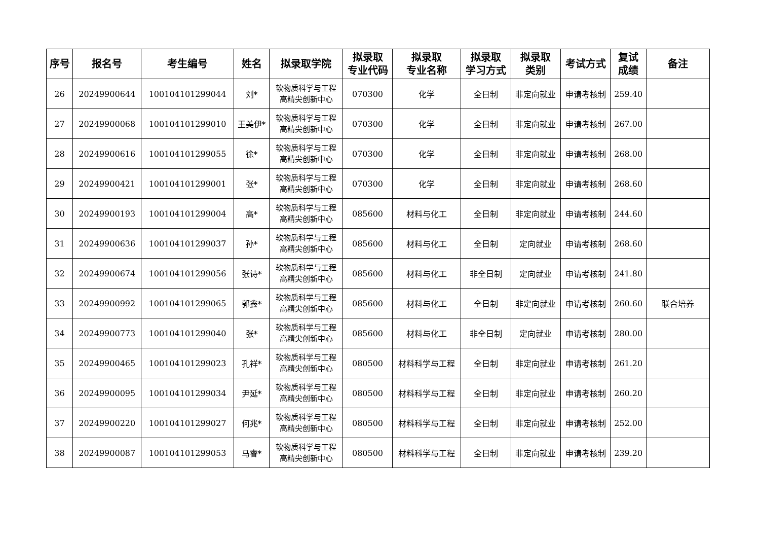| 序号 | 报名号 | 考生编号 | 姓名 | 拟录取学院 | 拟录取 专业代码 | 拟录取 专业名称 | 拟录取 学习方式 | 拟录取 类别 | 考试方式 | 复试 成绩 | 备注 |
| --- | --- | --- | --- | --- | --- | --- | --- | --- | --- | --- | --- |
| 26 | 20249900644 | 100104101299044 | 刘* | 软物质科学与工程 高精尖创新中心 | 070300 | 化学 | 全日制 | 非定向就业 | 申请考核制 | 259.40 | |
| 27 | 20249900068 | 100104101299010 | 王美伊* | 软物质科学与工程 高精尖创新中心 | 070300 | 化学 | 全日制 | 非定向就业 | 申请考核制 | 267.00 | |
| 28 | 20249900616 | 100104101299055 | 徐* | 软物质科学与工程 高精尖创新中心 | 070300 | 化学 | 全日制 | 非定向就业 | 申请考核制 | 268.00 | |
| 29 | 20249900421 | 100104101299001 | 张* | 软物质科学与工程 高精尖创新中心 | 070300 | 化学 | 全日制 | 非定向就业 | 申请考核制 | 268.60 | |
| 30 | 20249900193 | 100104101299004 | 高* | 软物质科学与工程 高精尖创新中心 | 085600 | 材料与化工 | 全日制 | 非定向就业 | 申请考核制 | 244.60 | |
| 31 | 20249900636 | 100104101299037 | 孙* | 软物质科学与工程 高精尖创新中心 | 085600 | 材料与化工 | 全日制 | 定向就业 | 申请考核制 | 268.60 | |
| 32 | 20249900674 | 100104101299056 | 张诗* | 软物质科学与工程 高精尖创新中心 | 085600 | 材料与化工 | 非全日制 | 定向就业 | 申请考核制 | 241.80 | |
| 33 | 20249900992 | 100104101299065 | 郭鑫* | 软物质科学与工程 高精尖创新中心 | 085600 | 材料与化工 | 全日制 | 非定向就业 | 申请考核制 | 260.60 | 联合培养 |
| 34 | 20249900773 | 100104101299040 | 张* | 软物质科学与工程 高精尖创新中心 | 085600 | 材料与化工 | 非全日制 | 定向就业 | 申请考核制 | 280.00 | |
| 35 | 20249900465 | 100104101299023 | 孔祥* | 软物质科学与工程 高精尖创新中心 | 080500 | 材料科学与工程 | 全日制 | 非定向就业 | 申请考核制 | 261.20 | |
| 36 | 20249900095 | 100104101299034 | 尹延* | 软物质科学与工程 高精尖创新中心 | 080500 | 材料科学与工程 | 全日制 | 非定向就业 | 申请考核制 | 260.20 | |
| 37 | 20249900220 | 100104101299027 | 何兆* | 软物质科学与工程 高精尖创新中心 | 080500 | 材料科学与工程 | 全日制 | 非定向就业 | 申请考核制 | 252.00 | |
| 38 | 20249900087 | 100104101299053 | 马睿* | 软物质科学与工程 高精尖创新中心 | 080500 | 材料科学与工程 | 全日制 | 非定向就业 | 申请考核制 | 239.20 | |